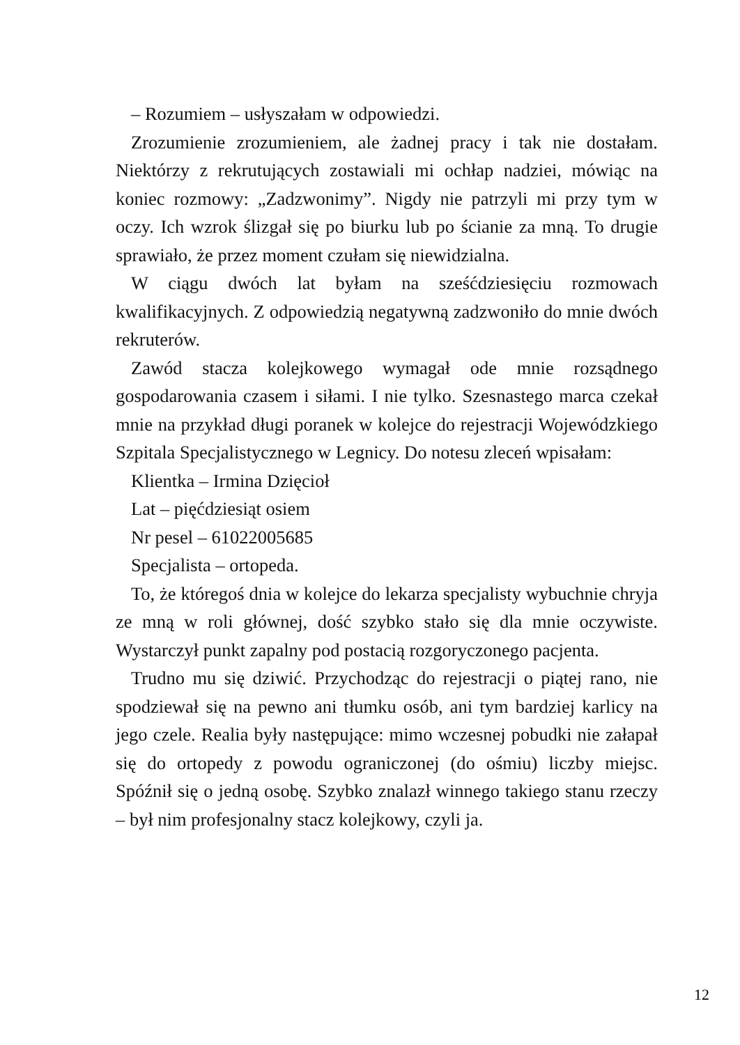– Rozumiem – usłyszałam w odpowiedzi.
Zrozumienie zrozumieniem, ale żadnej pracy i tak nie dostałam. Niektórzy z rekrutujących zostawiali mi ochłap nadziei, mówiąc na koniec rozmowy: „Zadzwonimy”. Nigdy nie patrzyli mi przy tym w oczy. Ich wzrok ślizgał się po biurku lub po ścianie za mną. To drugie sprawiało, że przez moment czułam się niewidzialna.
W ciągu dwóch lat byłam na sześćdziesięciu rozmowach kwalifikacyjnych. Z odpowiedzią negatywną zadzwoniło do mnie dwóch rekruterów.
Zawód stacza kolejkowego wymagał ode mnie rozsądnego gospodarowania czasem i siłami. I nie tylko. Szesnastego marca czekał mnie na przykład długi poranek w kolejce do rejestracji Wojewódzkiego Szpitala Specjalistycznego w Legnicy. Do notesu zleceń wpisałam:
Klientka – Irmina Dzięcioł
Lat – pięćdziesiąt osiem
Nr pesel – 61022005685
Specjalista – ortopeda.
To, że któregoś dnia w kolejce do lekarza specjalisty wybuchnie chryja ze mną w roli głównej, dość szybko stało się dla mnie oczywiste. Wystarczył punkt zapalny pod postacią rozgoryczonego pacjenta.
Trudno mu się dziwić. Przychodząc do rejestracji o piątej rano, nie spodziewał się na pewno ani tłumku osób, ani tym bardziej karlicy na jego czele. Realia były następujące: mimo wczesnej pobudki nie załapał się do ortopedy z powodu ograniczonej (do ośmiu) liczby miejsc. Spóźnił się o jedną osobę. Szybko znalazł winnego takiego stanu rzeczy – był nim profesjonalny stacz kolejkowy, czyli ja.
12